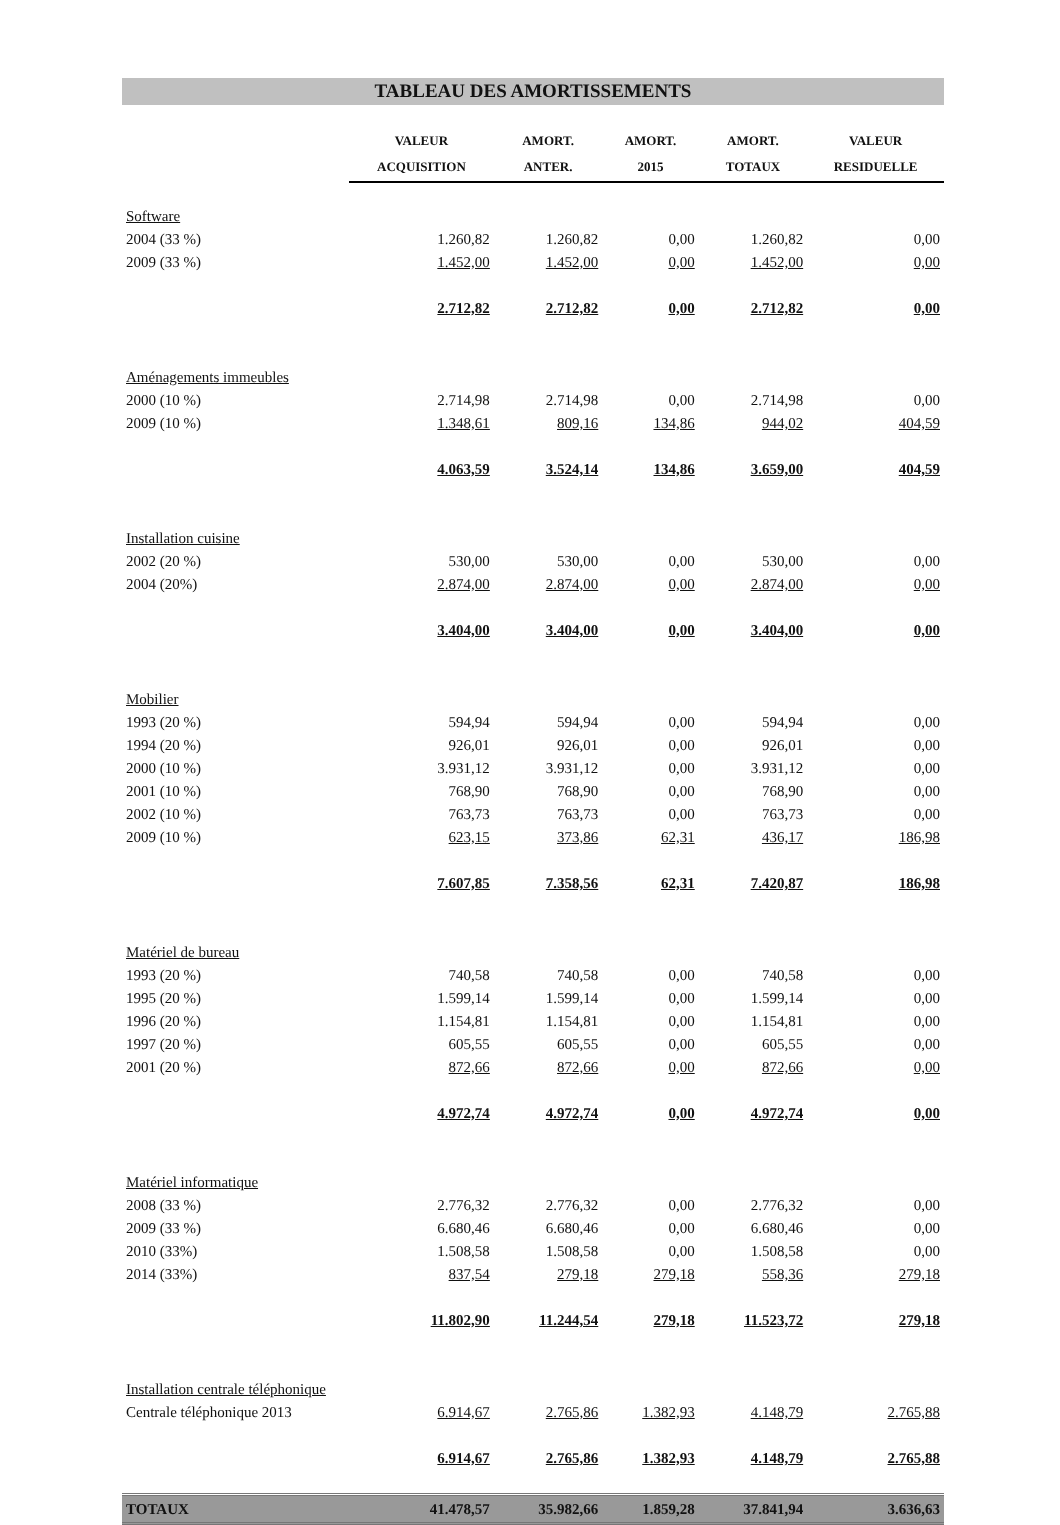TABLEAU DES AMORTISSEMENTS
| | VALEUR ACQUISITION | AMORT. ANTER. | AMORT. 2015 | AMORT. TOTAUX | VALEUR RESIDUELLE |
| --- | --- | --- | --- | --- | --- |
| Software | | | | | |
| 2004 (33 %) | 1.260,82 | 1.260,82 | 0,00 | 1.260,82 | 0,00 |
| 2009 (33 %) | 1.452,00 | 1.452,00 | 0,00 | 1.452,00 | 0,00 |
| | 2.712,82 | 2.712,82 | 0,00 | 2.712,82 | 0,00 |
| Aménagements immeubles | | | | | |
| 2000 (10 %) | 2.714,98 | 2.714,98 | 0,00 | 2.714,98 | 0,00 |
| 2009 (10 %) | 1.348,61 | 809,16 | 134,86 | 944,02 | 404,59 |
| | 4.063,59 | 3.524,14 | 134,86 | 3.659,00 | 404,59 |
| Installation cuisine | | | | | |
| 2002 (20 %) | 530,00 | 530,00 | 0,00 | 530,00 | 0,00 |
| 2004 (20%) | 2.874,00 | 2.874,00 | 0,00 | 2.874,00 | 0,00 |
| | 3.404,00 | 3.404,00 | 0,00 | 3.404,00 | 0,00 |
| Mobilier | | | | | |
| 1993 (20 %) | 594,94 | 594,94 | 0,00 | 594,94 | 0,00 |
| 1994 (20 %) | 926,01 | 926,01 | 0,00 | 926,01 | 0,00 |
| 2000 (10 %) | 3.931,12 | 3.931,12 | 0,00 | 3.931,12 | 0,00 |
| 2001 (10 %) | 768,90 | 768,90 | 0,00 | 768,90 | 0,00 |
| 2002 (10 %) | 763,73 | 763,73 | 0,00 | 763,73 | 0,00 |
| 2009 (10 %) | 623,15 | 373,86 | 62,31 | 436,17 | 186,98 |
| | 7.607,85 | 7.358,56 | 62,31 | 7.420,87 | 186,98 |
| Matériel de bureau | | | | | |
| 1993 (20 %) | 740,58 | 740,58 | 0,00 | 740,58 | 0,00 |
| 1995 (20 %) | 1.599,14 | 1.599,14 | 0,00 | 1.599,14 | 0,00 |
| 1996 (20 %) | 1.154,81 | 1.154,81 | 0,00 | 1.154,81 | 0,00 |
| 1997 (20 %) | 605,55 | 605,55 | 0,00 | 605,55 | 0,00 |
| 2001 (20 %) | 872,66 | 872,66 | 0,00 | 872,66 | 0,00 |
| | 4.972,74 | 4.972,74 | 0,00 | 4.972,74 | 0,00 |
| Matériel informatique | | | | | |
| 2008 (33 %) | 2.776,32 | 2.776,32 | 0,00 | 2.776,32 | 0,00 |
| 2009 (33 %) | 6.680,46 | 6.680,46 | 0,00 | 6.680,46 | 0,00 |
| 2010 (33%) | 1.508,58 | 1.508,58 | 0,00 | 1.508,58 | 0,00 |
| 2014 (33%) | 837,54 | 279,18 | 279,18 | 558,36 | 279,18 |
| | 11.802,90 | 11.244,54 | 279,18 | 11.523,72 | 279,18 |
| Installation centrale téléphonique | | | | | |
| Centrale téléphonique 2013 | 6.914,67 | 2.765,86 | 1.382,93 | 4.148,79 | 2.765,88 |
| | 6.914,67 | 2.765,86 | 1.382,93 | 4.148,79 | 2.765,88 |
| TOTAUX | 41.478,57 | 35.982,66 | 1.859,28 | 37.841,94 | 3.636,63 |